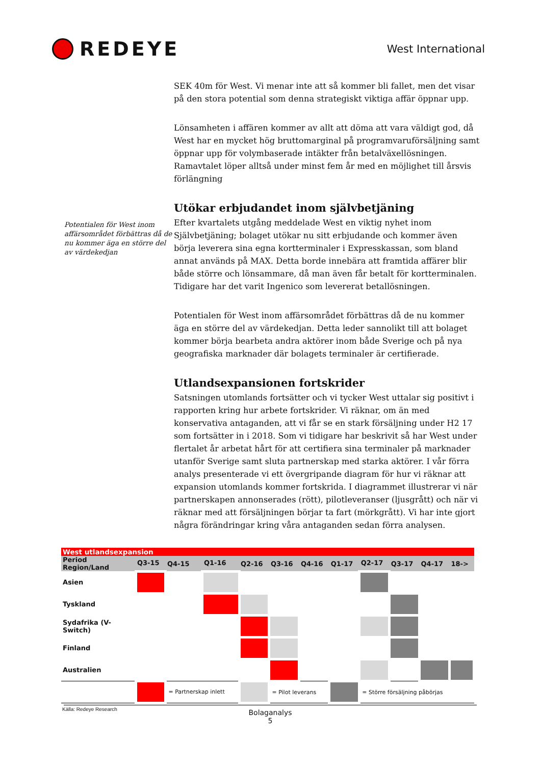REDEYE
West International
Potentialen för West inom affärsområdet förbättras då de nu kommer äga en större del av värdekedjan
SEK 40m för West. Vi menar inte att så kommer bli fallet, men det visar på den stora potential som denna strategiskt viktiga affär öppnar upp.
Lönsamheten i affären kommer av allt att döma att vara väldigt god, då West har en mycket hög bruttomarginal på programvaruförsäljning samt öppnar upp för volymbaserade intäkter från betalväxellösningen. Ramavtalet löper alltså under minst fem år med en möjlighet till årsvis förlängning
Utökar erbjudandet inom självbetjäning
Efter kvartalets utgång meddelade West en viktig nyhet inom Självbetjäning; bolaget utökar nu sitt erbjudande och kommer även börja leverera sina egna kortterminaler i Expresskassan, som bland annat används på MAX. Detta borde innebära att framtida affärer blir både större och lönsammare, då man även får betalt för kortterminalen. Tidigare har det varit Ingenico som levererat betallösningen.
Potentialen för West inom affärsområdet förbättras då de nu kommer äga en större del av värdekedjan. Detta leder sannolikt till att bolaget kommer börja bearbeta andra aktörer inom både Sverige och på nya geografiska marknader där bolagets terminaler är certifierade.
Utlandsexpansionen fortskrider
Satsningen utomlands fortsätter och vi tycker West uttalar sig positivt i rapporten kring hur arbete fortskrider. Vi räknar, om än med konservativa antaganden, att vi får se en stark försäljning under H2 17 som fortsätter in i 2018. Som vi tidigare har beskrivit så har West under flertalet år arbetat hårt för att certifiera sina terminaler på marknader utanför Sverige samt sluta partnerskap med starka aktörer. I vår förra analys presenterade vi ett övergripande diagram för hur vi räknar att expansion utomlands kommer fortskrida. I diagrammet illustrerar vi när partnerskapen annonserades (rött), pilotleveranser (ljusgrått) och när vi räknar med att försäljningen börjar ta fart (mörkgrått). Vi har inte gjort några förändringar kring våra antaganden sedan förra analysen.
| West utlandsexpansion | | | | | | | | | | | |
| --- | --- | --- | --- | --- | --- | --- | --- | --- | --- | --- | --- |
| Period Region/Land | Q3-15 | Q4-15 | Q1-16 | Q2-16 | Q3-16 | Q4-16 | Q1-17 | Q2-17 | Q3-17 | Q4-17 | 18-> |
| Asien | | | | | | | | | | | |
| Tyskland | | | | | | | | | | | |
| Sydafrika (V-Switch) | | | | | | | | | | | |
| Finland | | | | | | | | | | | |
| Australien | | | | | | | | | | | |
| | | = Partnerskap inlett | | | = Pilot leverans | | | = Större försäljning påbörjas | | | |
Källa: Redeye Research
Bolaganalys
5